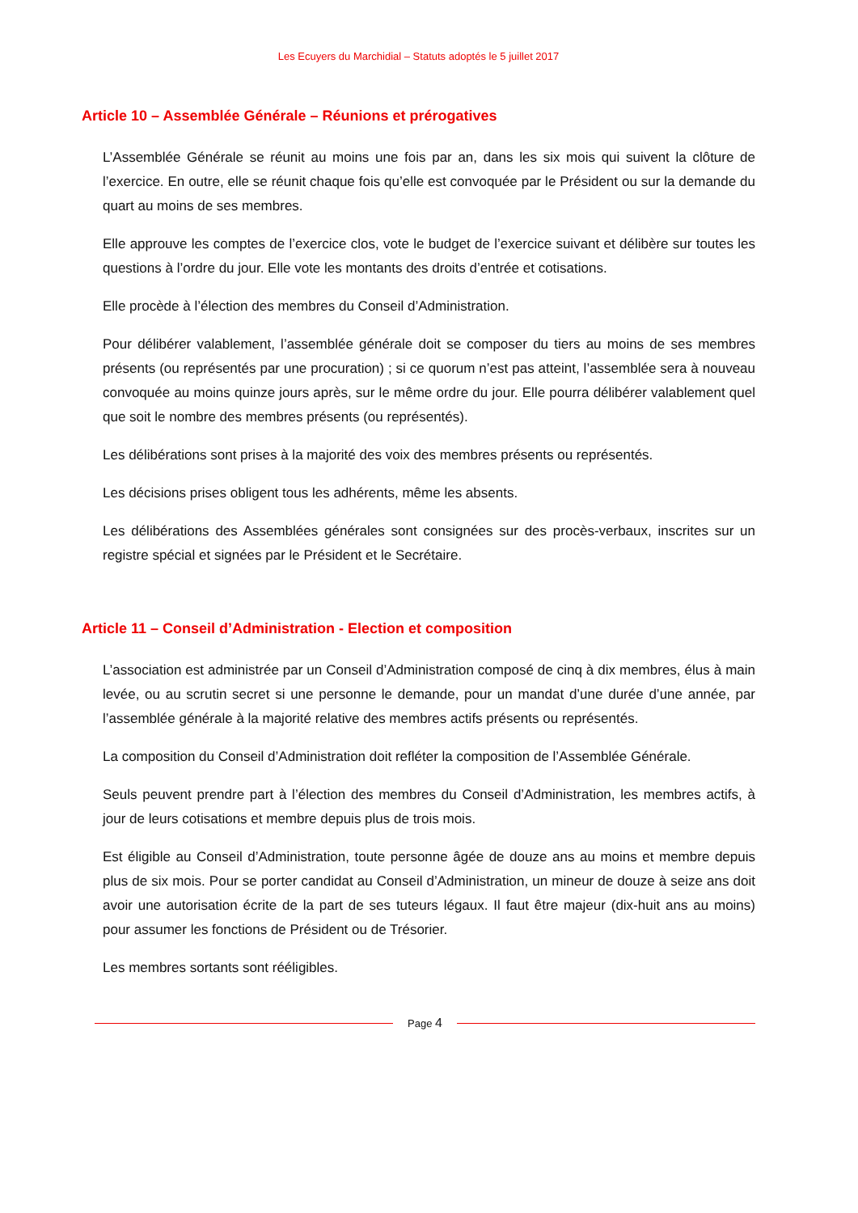Les Ecuyers du Marchidial – Statuts adoptés le 5 juillet 2017
Article 10 – Assemblée Générale – Réunions et prérogatives
L’Assemblée Générale se réunit au moins une fois par an, dans les six mois qui suivent la clôture de l’exercice. En outre, elle se réunit chaque fois qu’elle est convoquée par le Président ou sur la demande du quart au moins de ses membres.
Elle approuve les comptes de l’exercice clos, vote le budget de l’exercice suivant et délibère sur toutes les questions à l’ordre du jour. Elle vote les montants des droits d’entrée et cotisations.
Elle procède à l’élection des membres du Conseil d’Administration.
Pour délibérer valablement, l’assemblée générale doit se composer du tiers au moins de ses membres présents (ou représentés par une procuration) ; si ce quorum n’est pas atteint, l’assemblée sera à nouveau convoquée au moins quinze jours après, sur le même ordre du jour. Elle pourra délibérer valablement quel que soit le nombre des membres présents (ou représentés).
Les délibérations sont prises à la majorité des voix des membres présents ou représentés.
Les décisions prises obligent tous les adhérents, même les absents.
Les délibérations des Assemblées générales sont consignées sur des procès-verbaux, inscrites sur un registre spécial et signées par le Président et le Secrétaire.
Article 11 – Conseil d’Administration - Election et composition
L’association est administrée par un Conseil d’Administration composé de cinq à dix membres, élus à main levée, ou au scrutin secret si une personne le demande, pour un mandat d’une durée d’une année, par l’assemblée générale à la majorité relative des membres actifs présents ou représentés.
La composition du Conseil d’Administration doit refléter la composition de l’Assemblée Générale.
Seuls peuvent prendre part à l’élection des membres du Conseil d’Administration, les membres actifs, à jour de leurs cotisations et membre depuis plus de trois mois.
Est éligible au Conseil d’Administration, toute personne âgée de douze ans au moins et membre depuis plus de six mois. Pour se porter candidat au Conseil d’Administration, un mineur de douze à seize ans doit avoir une autorisation écrite de la part de ses tuteurs légaux. Il faut être majeur (dix-huit ans au moins) pour assumer les fonctions de Président ou de Trésorier.
Les membres sortants sont rééligibles.
Page 4